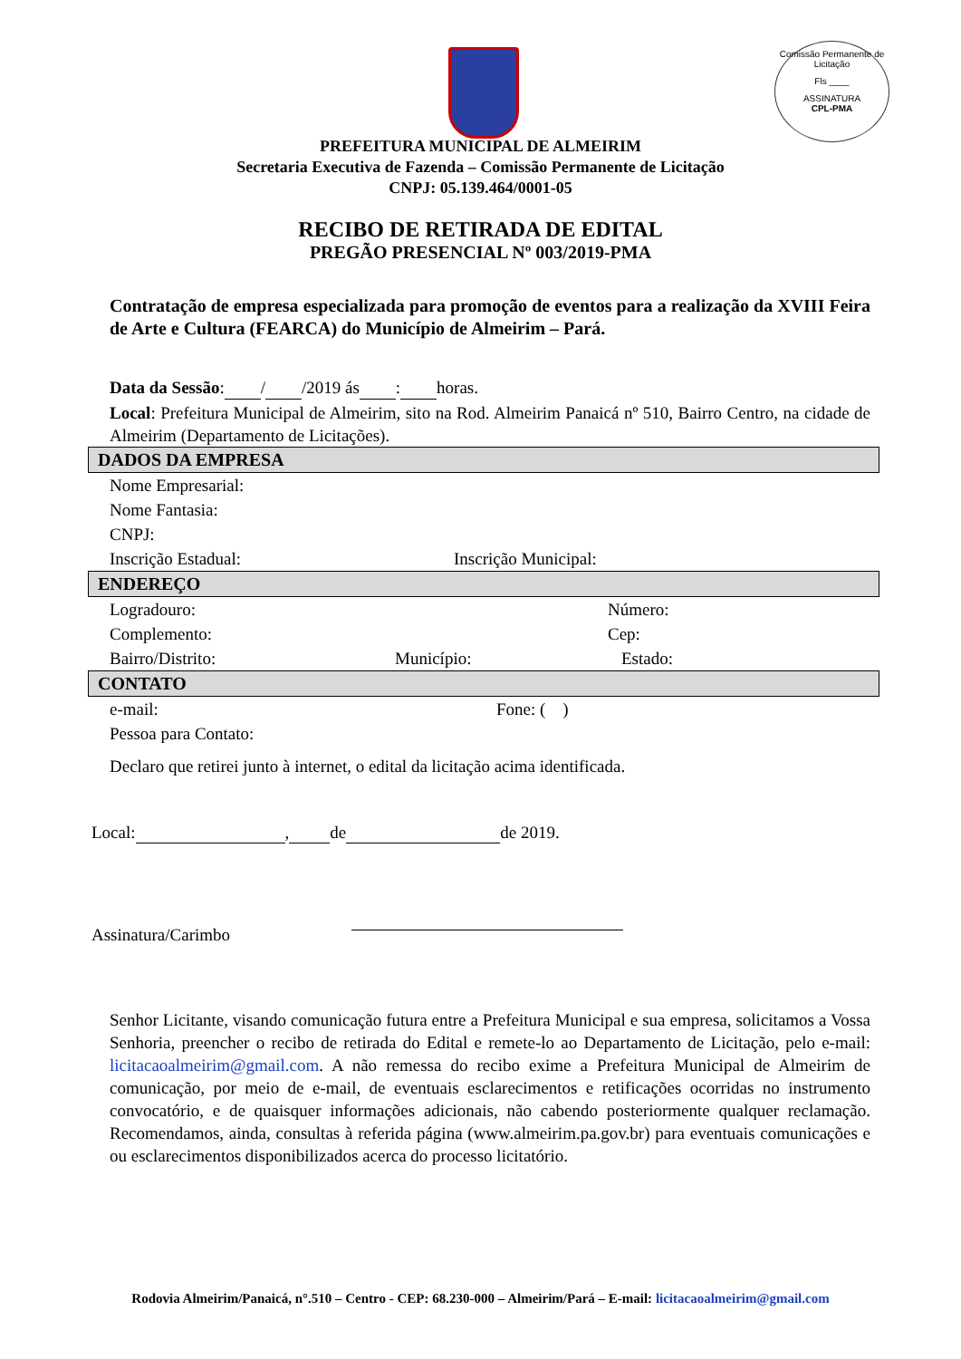Comissão Permanente de Licitação
Fls ____
ASSINATURA
CPL-PMA
PREFEITURA MUNICIPAL DE ALMEIRIM
Secretaria Executiva de Fazenda – Comissão Permanente de Licitação
CNPJ: 05.139.464/0001-05
RECIBO DE RETIRADA DE EDITAL
PREGÃO PRESENCIAL Nº 003/2019-PMA
Contratação de empresa especializada para promoção de eventos para a realização da XVIII Feira de Arte e Cultura (FEARCA) do Município de Almeirim – Pará.
Data da Sessão: / /2019 ás : horas.
Local: Prefeitura Municipal de Almeirim, sito na Rod. Almeirim Panaicá nº 510, Bairro Centro, na cidade de Almeirim (Departamento de Licitações).
DADOS DA EMPRESA
Nome Empresarial:
Nome Fantasia:
CNPJ:
Inscrição Estadual: Inscrição Municipal:
ENDEREÇO
Logradouro: Número:
Complemento: Cep:
Bairro/Distrito: Município: Estado:
CONTATO
e-mail: Fone: ( )
Pessoa para Contato:
Declaro que retirei junto à internet, o edital da licitação acima identificada.
Local: , de de 2019.
Assinatura/Carimbo
Senhor Licitante, visando comunicação futura entre a Prefeitura Municipal e sua empresa, solicitamos a Vossa Senhoria, preencher o recibo de retirada do Edital e remete-lo ao Departamento de Licitação, pelo e-mail: licitacaoalmeirim@gmail.com. A não remessa do recibo exime a Prefeitura Municipal de Almeirim de comunicação, por meio de e-mail, de eventuais esclarecimentos e retificações ocorridas no instrumento convocatório, e de quaisquer informações adicionais, não cabendo posteriormente qualquer reclamação. Recomendamos, ainda, consultas à referida página (www.almeirim.pa.gov.br) para eventuais comunicações e ou esclarecimentos disponibilizados acerca do processo licitatório.
Rodovia Almeirim/Panaicá, n°.510 – Centro - CEP: 68.230-000 – Almeirim/Pará – E-mail: licitacaoalmeirim@gmail.com